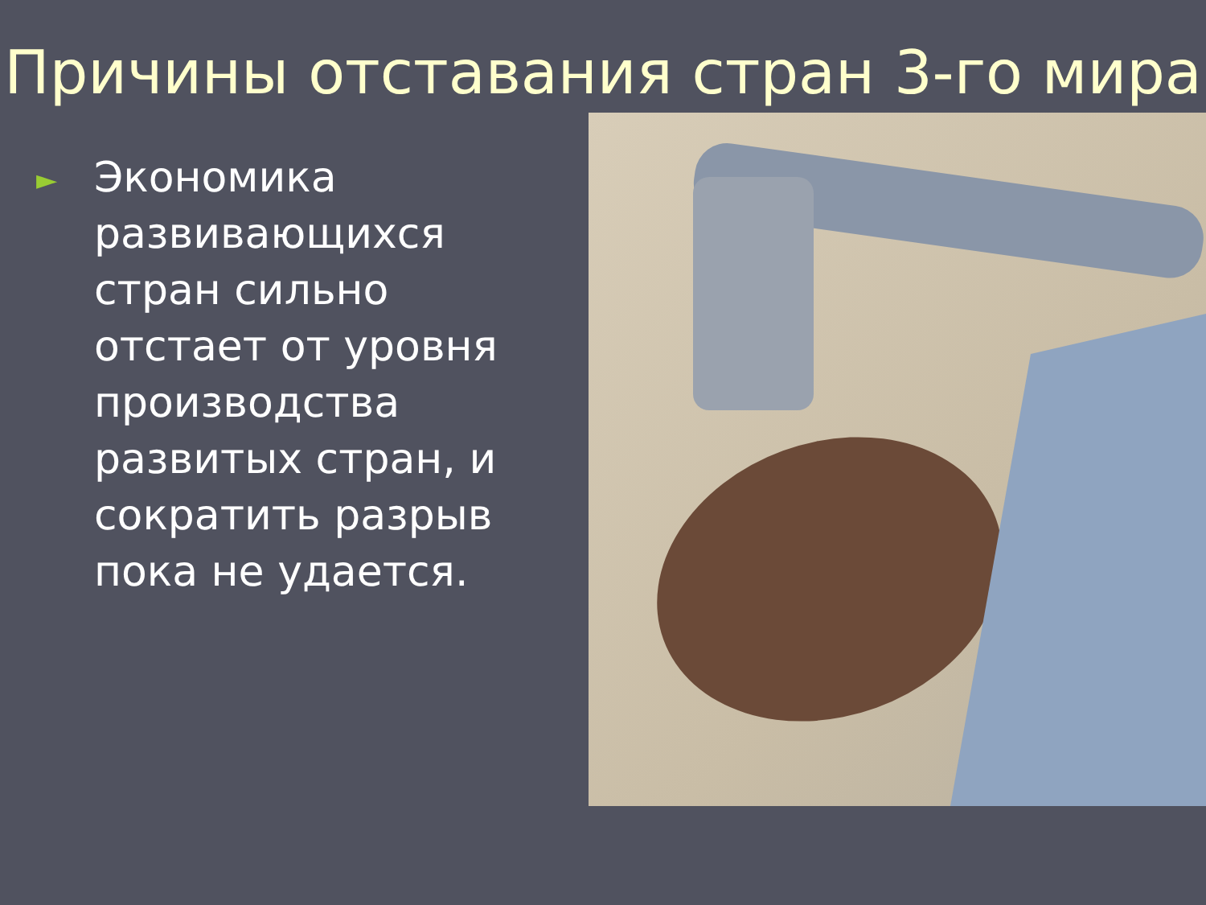Причины отставания стран 3-го мира
►
Экономика развивающихся стран сильно отстает от уровня производства развитых стран, и сократить разрыв пока не удается.